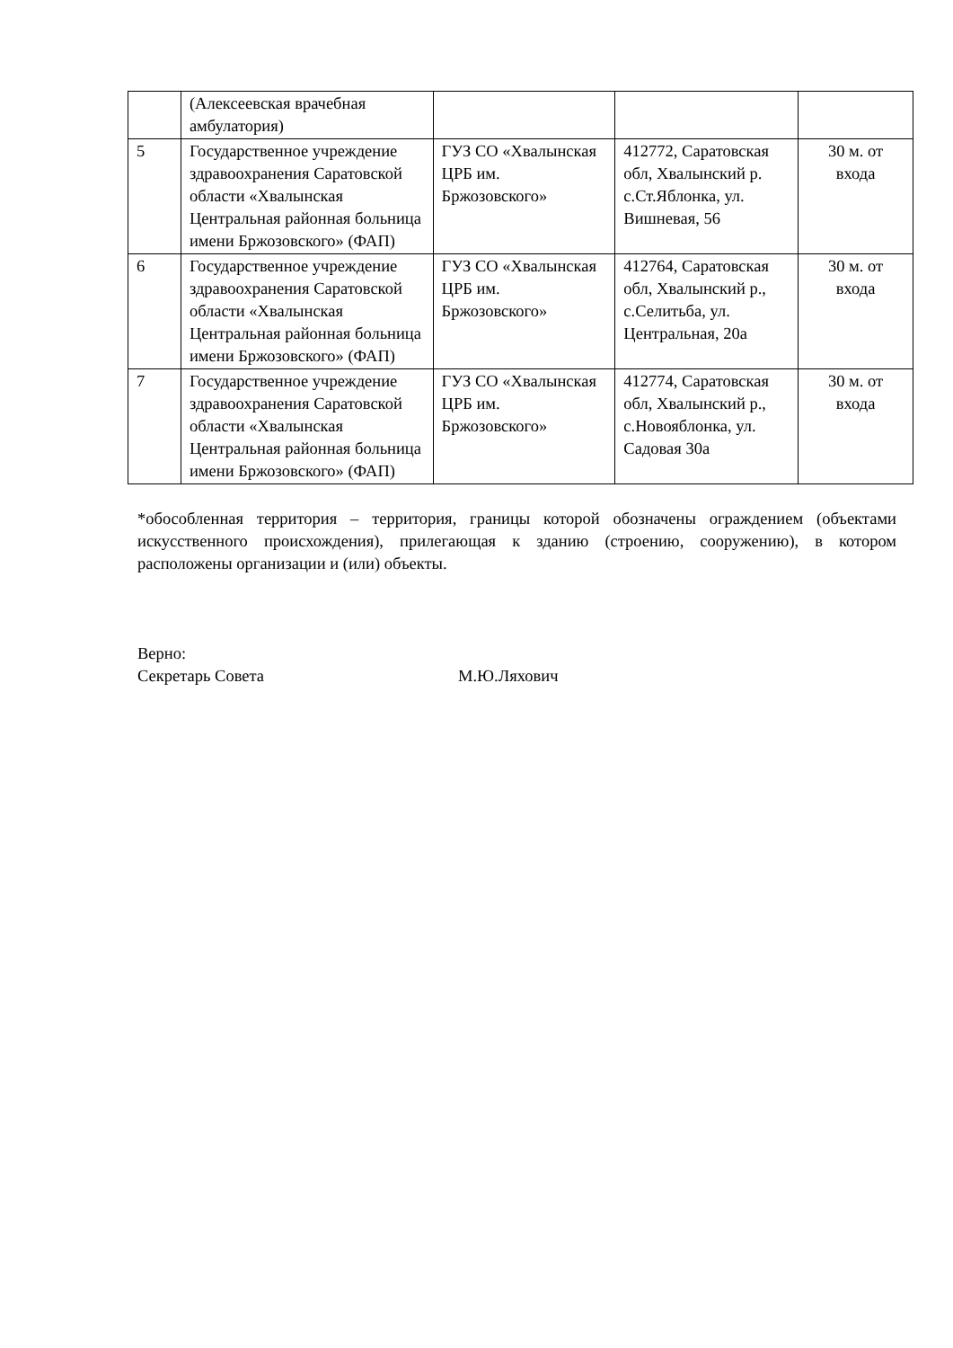| | (Алексеевская врачебная амбулатория) | | | |
| 5 | Государственное учреждение здравоохранения Саратовской области «Хвалынская Центральная районная больница имени Бржозовского» (ФАП) | ГУЗ СО «Хвалынская ЦРБ им. Бржозовского» | 412772, Саратовская обл, Хвалынский р. с.Ст.Яблонка, ул. Вишневая, 56 | 30 м. от входа |
| 6 | Государственное учреждение здравоохранения Саратовской области «Хвалынская Центральная районная больница имени Бржозовского» (ФАП) | ГУЗ СО «Хвалынская ЦРБ им. Бржозовского» | 412764, Саратовская обл, Хвалынский р., с.Селитьба, ул. Центральная, 20а | 30 м. от входа |
| 7 | Государственное учреждение здравоохранения Саратовской области «Хвалынская Центральная районная больница имени Бржозовского» (ФАП) | ГУЗ СО «Хвалынская ЦРБ им. Бржозовского» | 412774, Саратовская обл, Хвалынский р., с.Новояблонка, ул. Садовая 30а | 30 м. от входа |
*обособленная территория – территория, границы которой обозначены ограждением (объектами искусственного происхождения), прилегающая к зданию (строению, сооружению), в котором расположены организации и (или) объекты.
Верно:
Секретарь Совета М.Ю.Ляхович